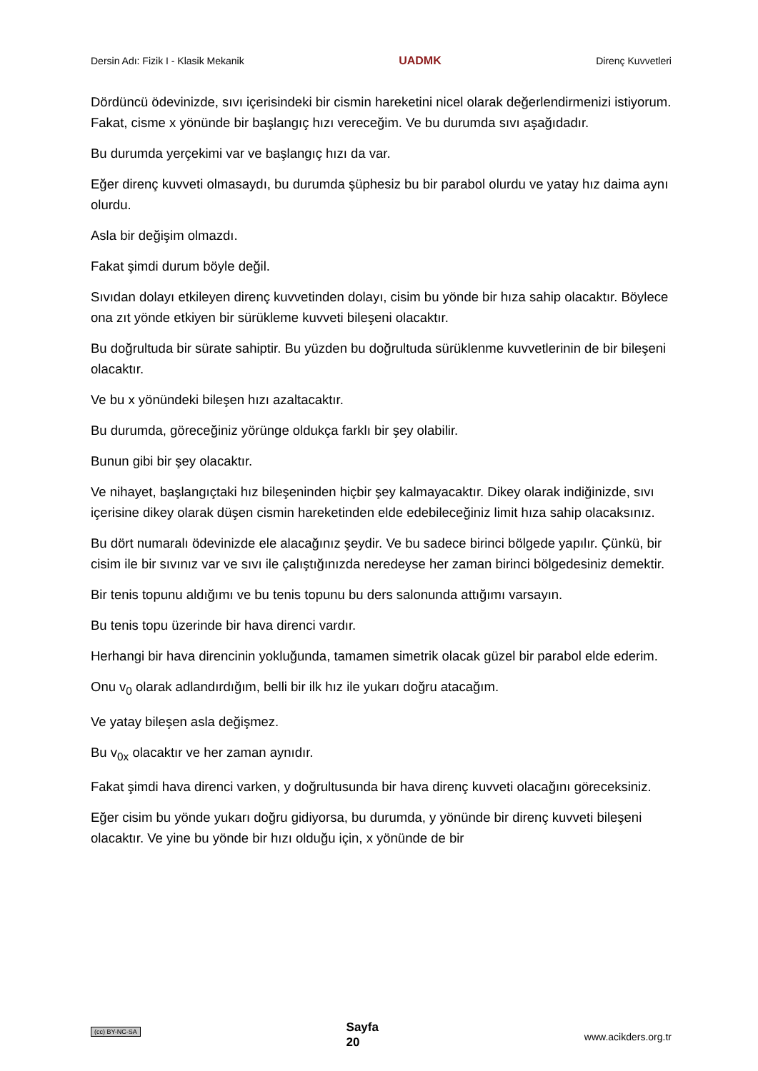Dersin Adı: Fizik I - Klasik Mekanik UADMK Direnç Kuvvetleri
Dördüncü ödevinizde, sıvı içerisindeki bir cismin hareketini nicel olarak değerlendirmenizi istiyorum. Fakat, cisme x yönünde bir başlangıç hızı vereceğim. Ve bu durumda sıvı aşağıdadır.
Bu durumda yerçekimi var ve başlangıç hızı da var.
Eğer direnç kuvveti olmasaydı, bu durumda şüphesiz bu bir parabol olurdu ve yatay hız daima aynı olurdu.
Asla bir değişim olmazdı.
Fakat şimdi durum böyle değil.
Sıvıdan dolayı etkileyen direnç kuvvetinden dolayı, cisim bu yönde bir hıza sahip olacaktır. Böylece ona zıt yönde etkiyen bir sürükleme kuvveti bileşeni olacaktır.
Bu doğrultuda bir sürate sahiptir. Bu yüzden bu doğrultuda sürüklenme kuvvetlerinin de bir bileşeni olacaktır.
Ve bu x yönündeki bileşen hızı azaltacaktır.
Bu durumda, göreceğiniz yörünge oldukça farklı bir şey olabilir.
Bunun gibi bir şey olacaktır.
Ve nihayet, başlangıçtaki hız bileşeninden hiçbir şey kalmayacaktır. Dikey olarak indiğinizde, sıvı içerisine dikey olarak düşen cismin hareketinden elde edebileceğiniz limit hıza sahip olacaksınız.
Bu dört numaralı ödevinizde ele alacağınız şeydir. Ve bu sadece birinci bölgede yapılır. Çünkü, bir cisim ile bir sıvınız var ve sıvı ile çalıştığınızda neredeyse her zaman birinci bölgedesiniz demektir.
Bir tenis topunu aldığımı ve bu tenis topunu bu ders salonunda attığımı varsayın.
Bu tenis topu üzerinde bir hava direnci vardır.
Herhangi bir hava direncinin yokluğunda, tamamen simetrik olacak güzel bir parabol elde ederim.
Onu v<sub>0</sub> olarak adlandırdığım, belli bir ilk hız ile yukarı doğru atacağım.
Ve yatay bileşen asla değişmez.
Bu v<sub>0x</sub> olacaktır ve her zaman aynıdır.
Fakat şimdi hava direnci varken, y doğrultusunda bir hava direnç kuvveti olacağını göreceksiniz.
Eğer cisim bu yönde yukarı doğru gidiyorsa, bu durumda, y yönünde bir direnç kuvveti bileşeni olacaktır. Ve yine bu yönde bir hızı olduğu için, x yönünde de bir
(cc) BY-NC-SA Sayfa
20 www.acikders.org.tr